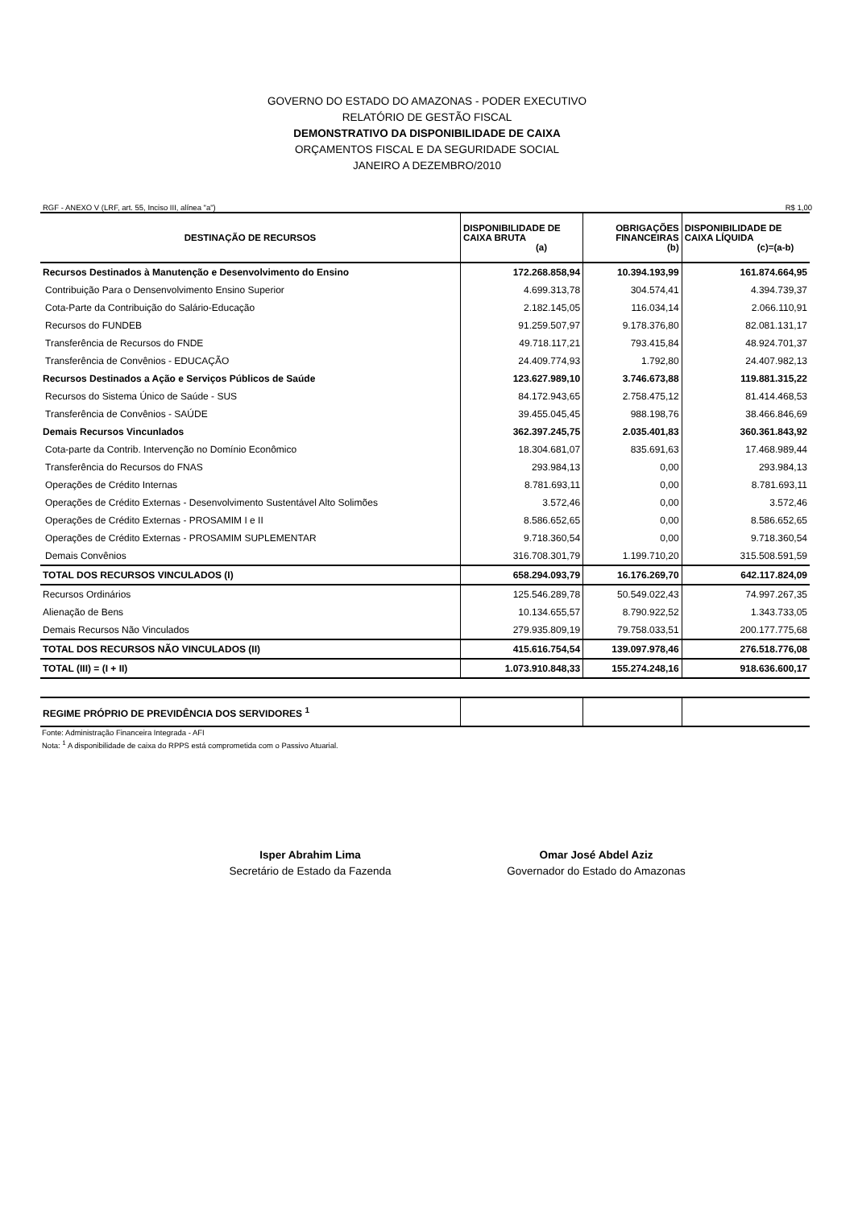GOVERNO DO ESTADO DO AMAZONAS - PODER EXECUTIVO
RELATÓRIO DE GESTÃO FISCAL
DEMONSTRATIVO DA DISPONIBILIDADE DE CAIXA
ORÇAMENTOS FISCAL E DA SEGURIDADE SOCIAL
JANEIRO A DEZEMBRO/2010
RGF - ANEXO V (LRF, art. 55, Inciso III, alínea "a") R$ 1,00
| DESTINAÇÃO DE RECURSOS | DISPONIBILIDADE DE CAIXA BRUTA (a) | OBRIGAÇÕES FINANCEIRAS (b) | DISPONIBILIDADE DE CAIXA LÍQUIDA (c)=(a-b) |
| --- | --- | --- | --- |
| Recursos Destinados à Manutenção e Desenvolvimento do Ensino | 172.268.858,94 | 10.394.193,99 | 161.874.664,95 |
| Contribuição Para o Densenvolvimento Ensino Superior | 4.699.313,78 | 304.574,41 | 4.394.739,37 |
| Cota-Parte da Contribuição do Salário-Educação | 2.182.145,05 | 116.034,14 | 2.066.110,91 |
| Recursos do FUNDEB | 91.259.507,97 | 9.178.376,80 | 82.081.131,17 |
| Transferência de Recursos do FNDE | 49.718.117,21 | 793.415,84 | 48.924.701,37 |
| Transferência de Convênios - EDUCAÇÃO | 24.409.774,93 | 1.792,80 | 24.407.982,13 |
| Recursos Destinados a Ação e Serviços Públicos de Saúde | 123.627.989,10 | 3.746.673,88 | 119.881.315,22 |
| Recursos do Sistema Único de Saúde - SUS | 84.172.943,65 | 2.758.475,12 | 81.414.468,53 |
| Transferência de Convênios - SAÚDE | 39.455.045,45 | 988.198,76 | 38.466.846,69 |
| Demais Recursos Vincunlados | 362.397.245,75 | 2.035.401,83 | 360.361.843,92 |
| Cota-parte da Contrib. Intervenção no Domínio Econômico | 18.304.681,07 | 835.691,63 | 17.468.989,44 |
| Transferência do Recursos do FNAS | 293.984,13 | 0,00 | 293.984,13 |
| Operações de Crédito Internas | 8.781.693,11 | 0,00 | 8.781.693,11 |
| Operações de Crédito Externas - Desenvolvimento Sustentável Alto Solimões | 3.572,46 | 0,00 | 3.572,46 |
| Operações de Crédito Externas - PROSAMIM I e II | 8.586.652,65 | 0,00 | 8.586.652,65 |
| Operações de Crédito Externas - PROSAMIM SUPLEMENTAR | 9.718.360,54 | 0,00 | 9.718.360,54 |
| Demais Convênios | 316.708.301,79 | 1.199.710,20 | 315.508.591,59 |
| TOTAL DOS RECURSOS VINCULADOS (I) | 658.294.093,79 | 16.176.269,70 | 642.117.824,09 |
| Recursos Ordinários | 125.546.289,78 | 50.549.022,43 | 74.997.267,35 |
| Alienação de Bens | 10.134.655,57 | 8.790.922,52 | 1.343.733,05 |
| Demais Recursos Não Vinculados | 279.935.809,19 | 79.758.033,51 | 200.177.775,68 |
| TOTAL DOS RECURSOS NÃO VINCULADOS (II) | 415.616.754,54 | 139.097.978,46 | 276.518.776,08 |
| TOTAL (III) = (I + II) | 1.073.910.848,33 | 155.274.248,16 | 918.636.600,17 |
| REGIME PRÓPRIO DE PREVIDÊNCIA DOS SERVIDORES <sup>1</sup> | | | |
Fonte: Administração Financeira Integrada - AFI
Nota: <sup>1</sup> A disponibilidade de caixa do RPPS está comprometida com o Passivo Atuarial.
Isper Abrahim Lima
Secretário de Estado da Fazenda
Omar José Abdel Aziz
Governador do Estado do Amazonas